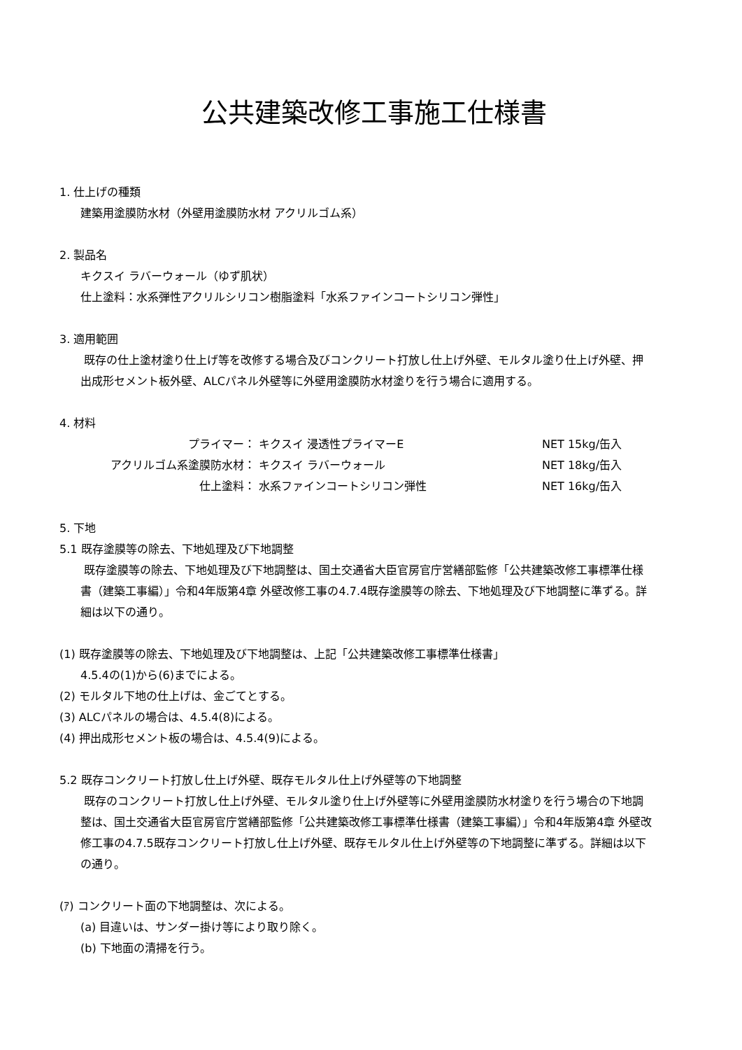公共建築改修工事施工仕様書
1. 仕上げの種類
建築用塗膜防水材（外壁用塗膜防水材 アクリルゴム系）
2. 製品名
キクスイ ラバーウォール（ゆず肌状）
仕上塗料：水系弾性アクリルシリコン樹脂塗料「水系ファインコートシリコン弾性」
3. 適用範囲
既存の仕上塗材塗り仕上げ等を改修する場合及びコンクリート打放し仕上げ外壁、モルタル塗り仕上げ外壁、押出成形セメント板外壁、ALCパネル外壁等に外壁用塗膜防水材塗りを行う場合に適用する。
4. 材料
| プライマー： | キクスイ 浸透性プライマーE | NET 15kg/缶入 |
| アクリルゴム系塗膜防水材： | キクスイ ラバーウォール | NET 18kg/缶入 |
| 仕上塗料： | 水系ファインコートシリコン弾性 | NET 16kg/缶入 |
5. 下地
5.1 既存塗膜等の除去、下地処理及び下地調整
既存塗膜等の除去、下地処理及び下地調整は、国土交通省大臣官房官庁営繕部監修「公共建築改修工事標準仕様書（建築工事編）」令和4年版第4章 外壁改修工事の4.7.4既存塗膜等の除去、下地処理及び下地調整に準ずる。詳細は以下の通り。
(1) 既存塗膜等の除去、下地処理及び下地調整は、上記「公共建築改修工事標準仕様書」
4.5.4の(1)から(6)までによる。
(2) モルタル下地の仕上げは、金ごてとする。
(3) ALCパネルの場合は、4.5.4(8)による。
(4) 押出成形セメント板の場合は、4.5.4(9)による。
5.2 既存コンクリート打放し仕上げ外壁、既存モルタル仕上げ外壁等の下地調整
既存のコンクリート打放し仕上げ外壁、モルタル塗り仕上げ外壁等に外壁用塗膜防水材塗りを行う場合の下地調整は、国土交通省大臣官房官庁営繕部監修「公共建築改修工事標準仕様書（建築工事編）」令和4年版第4章 外壁改修工事の4.7.5既存コンクリート打放し仕上げ外壁、既存モルタル仕上げ外壁等の下地調整に準ずる。詳細は以下の通り。
(ｱ) コンクリート面の下地調整は、次による。
(a) 目違いは、サンダー掛け等により取り除く。
(b) 下地面の清掃を行う。